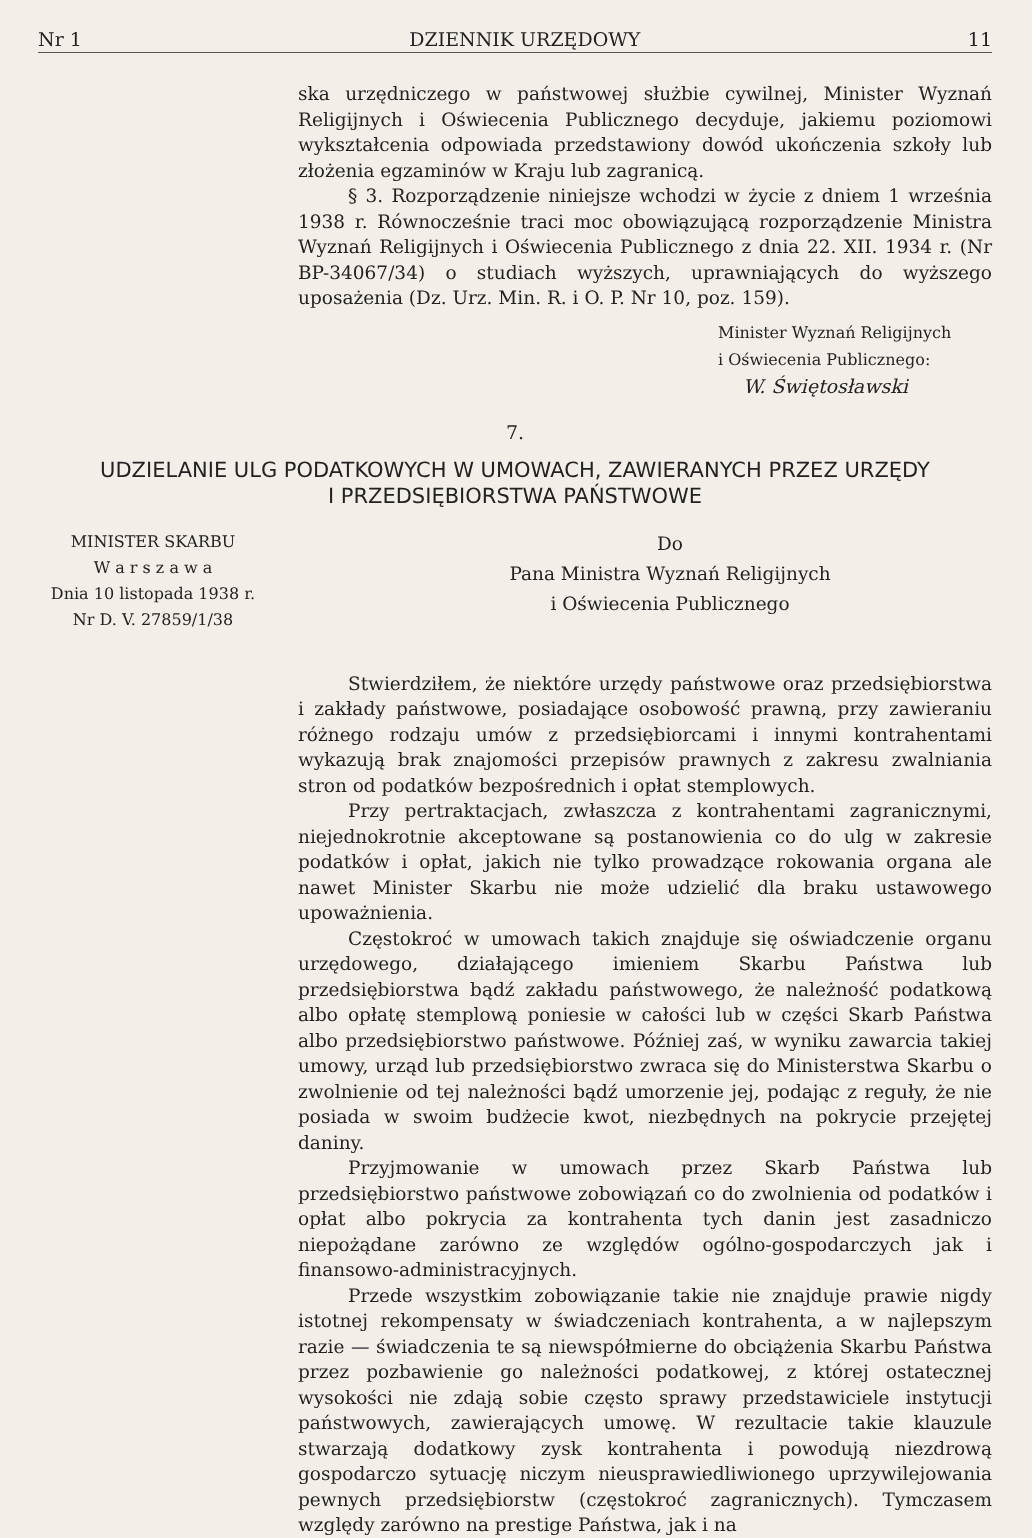Nr 1 DZIENNIK URZĘDOWY 11
ska urzędniczego w państwowej służbie cywilnej, Minister Wyznań Religijnych i Oświecenia Publicznego decyduje, jakiemu poziomowi wykształcenia odpowiada przedstawiony dowód ukończenia szkoły lub złożenia egzaminów w Kraju lub zagranicą.
§ 3. Rozporządzenie niniejsze wchodzi w życie z dniem 1 września 1938 r. Równocześnie traci moc obowiązującą rozporządzenie Ministra Wyznań Religijnych i Oświecenia Publicznego z dnia 22. XII. 1934 r. (Nr BP-34067/34) o studiach wyższych, uprawniających do wyższego uposażenia (Dz. Urz. Min. R. i O. P. Nr 10, poz. 159).
Minister Wyznań Religijnych
i Oświecenia Publicznego:
W. Świętosławski
7.
UDZIELANIE ULG PODATKOWYCH W UMOWACH, ZAWIERANYCH PRZEZ URZĘDY
I PRZEDSIĘBIORSTWA PAŃSTWOWE
MINISTER SKARBU
W a r s z a w a
Dnia 10 listopada 1938 r.
Nr D. V. 27859/1/38
Do
Pana Ministra Wyznań Religijnych
i Oświecenia Publicznego
Stwierdziłem, że niektóre urzędy państwowe oraz przedsiębiorstwa i zakłady państwowe, posiadające osobowość prawną, przy zawieraniu różnego rodzaju umów z przedsiębiorcami i innymi kontrahentami wykazują brak znajomości przepisów prawnych z zakresu zwalniania stron od podatków bezpośrednich i opłat stemplowych.
Przy pertraktacjach, zwłaszcza z kontrahentami zagranicznymi, niejednokrotnie akceptowane są postanowienia co do ulg w zakresie podatków i opłat, jakich nie tylko prowadzące rokowania organa ale nawet Minister Skarbu nie może udzielić dla braku ustawowego upoważnienia.
Częstokroć w umowach takich znajduje się oświadczenie organu urzędowego, działającego imieniem Skarbu Państwa lub przedsiębiorstwa bądź zakładu państwowego, że należność podatkową albo opłatę stemplową poniesie w całości lub w części Skarb Państwa albo przedsiębiorstwo państwowe. Później zaś, w wyniku zawarcia takiej umowy, urząd lub przedsiębiorstwo zwraca się do Ministerstwa Skarbu o zwolnienie od tej należności bądź umorzenie jej, podając z reguły, że nie posiada w swoim budżecie kwot, niezbędnych na pokrycie przejętej daniny.
Przyjmowanie w umowach przez Skarb Państwa lub przedsiębiorstwo państwowe zobowiązań co do zwolnienia od podatków i opłat albo pokrycia za kontrahenta tych danin jest zasadniczo niepożądane zarówno ze względów ogólno-gospodarczych jak i finansowo-administracyjnych.
Przede wszystkim zobowiązanie takie nie znajduje prawie nigdy istotnej rekompensaty w świadczeniach kontrahenta, a w najlepszym razie — świadczenia te są niewspółmierne do obciążenia Skarbu Państwa przez pozbawienie go należności podatkowej, z której ostatecznej wysokości nie zdają sobie często sprawy przedstawiciele instytucji państwowych, zawierających umowę. W rezultacie takie klauzule stwarzają dodatkowy zysk kontrahenta i powodują niezdrową gospodarczo sytuację niczym nieusprawiedliwionego uprzywilejowania pewnych przedsiębiorstw (częstokroć zagranicznych). Tymczasem względy zarówno na prestige Państwa, jak i na